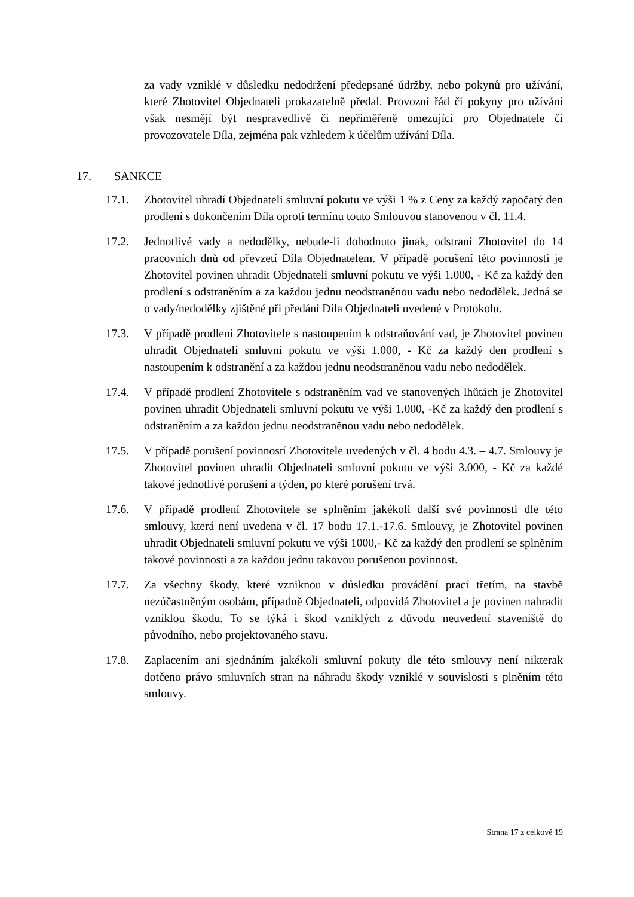za vady vzniklé v důsledku nedodržení předepsané údržby, nebo pokynů pro užívání, které Zhotovitel Objednateli prokazatelně předal. Provozní řád či pokyny pro užívání však nesmějí být nespravedlivě či nepřiměřeně omezující pro Objednatele či provozovatele Díla, zejména pak vzhledem k účelům užívání Díla.
17. SANKCE
17.1. Zhotovitel uhradí Objednateli smluvní pokutu ve výši 1 % z Ceny za každý započatý den prodlení s dokončením Díla oproti termínu touto Smlouvou stanovenou v čl. 11.4.
17.2. Jednotlivé vady a nedodělky, nebude-li dohodnuto jinak, odstraní Zhotovitel do 14 pracovních dnů od převzetí Díla Objednatelem. V případě porušení této povinnosti je Zhotovitel povinen uhradit Objednateli smluvní pokutu ve výši 1.000, - Kč za každý den prodlení s odstraněním a za každou jednu neodstraněnou vadu nebo nedodělek. Jedná se o vady/nedodělky zjištěné při předání Díla Objednateli uvedené v Protokolu.
17.3. V případě prodlení Zhotovitele s nastoupením k odstraňování vad, je Zhotovitel povinen uhradit Objednateli smluvní pokutu ve výši 1.000, - Kč za každý den prodlení s nastoupením k odstranění a za každou jednu neodstraněnou vadu nebo nedodělek.
17.4. V případě prodlení Zhotovitele s odstraněním vad ve stanovených lhůtách je Zhotovitel povinen uhradit Objednateli smluvní pokutu ve výši 1.000, -Kč za každý den prodlení s odstraněním a za každou jednu neodstraněnou vadu nebo nedodělek.
17.5. V případě porušení povinností Zhotovitele uvedených v čl. 4 bodu 4.3. – 4.7. Smlouvy je Zhotovitel povinen uhradit Objednateli smluvní pokutu ve výši 3.000, - Kč za každé takové jednotlivé porušení a týden, po které porušení trvá.
17.6. V případě prodlení Zhotovitele se splněním jakékoli další své povinnosti dle této smlouvy, která není uvedena v čl. 17 bodu 17.1.-17.6. Smlouvy, je Zhotovitel povinen uhradit Objednateli smluvní pokutu ve výši 1000,- Kč za každý den prodlení se splněním takové povinnosti a za každou jednu takovou porušenou povinnost.
17.7. Za všechny škody, které vzniknou v důsledku provádění prací třetím, na stavbě nezúčastněným osobám, případně Objednateli, odpovídá Zhotovitel a je povinen nahradit vzniklou škodu. To se týká i škod vzniklých z důvodu neuvedení staveniště do původního, nebo projektovaného stavu.
17.8. Zaplacením ani sjednáním jakékoli smluvní pokuty dle této smlouvy není nikterak dotčeno právo smluvních stran na náhradu škody vzniklé v souvislosti s plněním této smlouvy.
Strana 17 z celkově 19